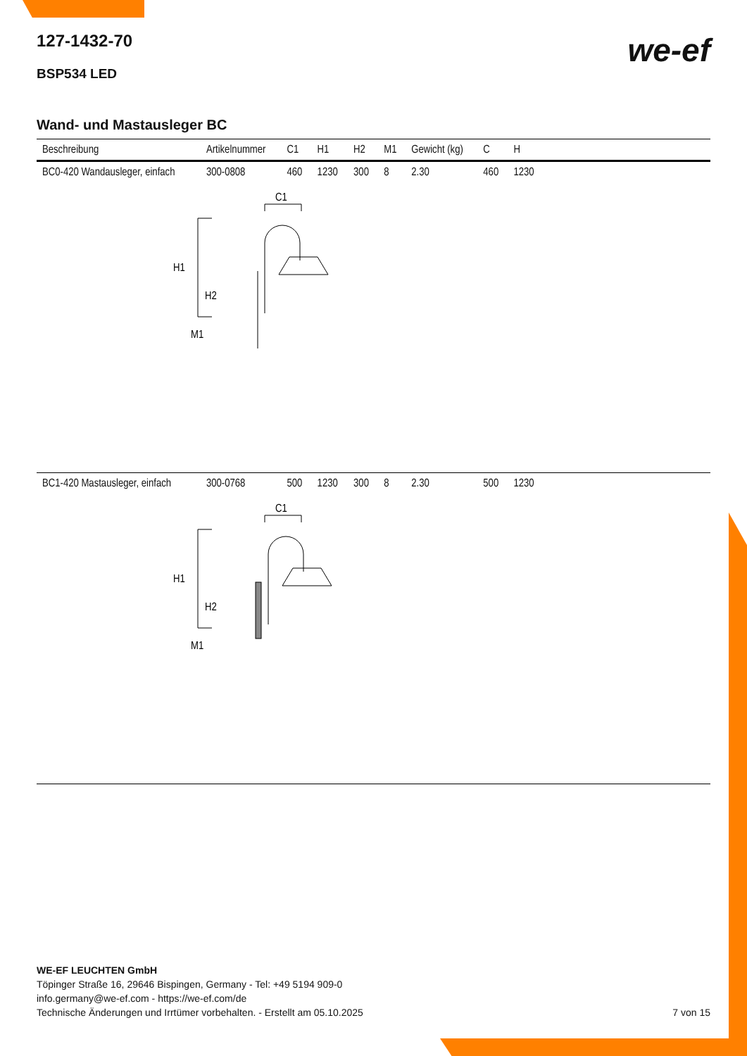we-ef
127-1432-70
BSP534 LED
Wand- und Mastausleger BC
| Beschreibung | Artikelnummer | C1 | H1 | H2 | M1 | Gewicht (kg) | C | H | |
| --- | --- | --- | --- | --- | --- | --- | --- | --- | --- |
| BC0-420 Wandausleger, einfach | 300-0808 | 460 | 1230 | 300 | 8 | 2.30 | 460 | 1230 | |
| C1 H1 H2 M1 | | | | | | | | | |
| BC1-420 Mastausleger, einfach | 300-0768 | 500 | 1230 | 300 | 8 | 2.30 | 500 | 1230 | |
| C1 H1 H2 M1 | | | | | | | | | |
WE-EF LEUCHTEN GmbH
Töpinger Straße 16, 29646 Bispingen, Germany - Tel: +49 5194 909-0
info.germany@we-ef.com - https://we-ef.com/de
Technische Änderungen und Irrtümer vorbehalten. - Erstellt am 05.10.2025
7 von 15